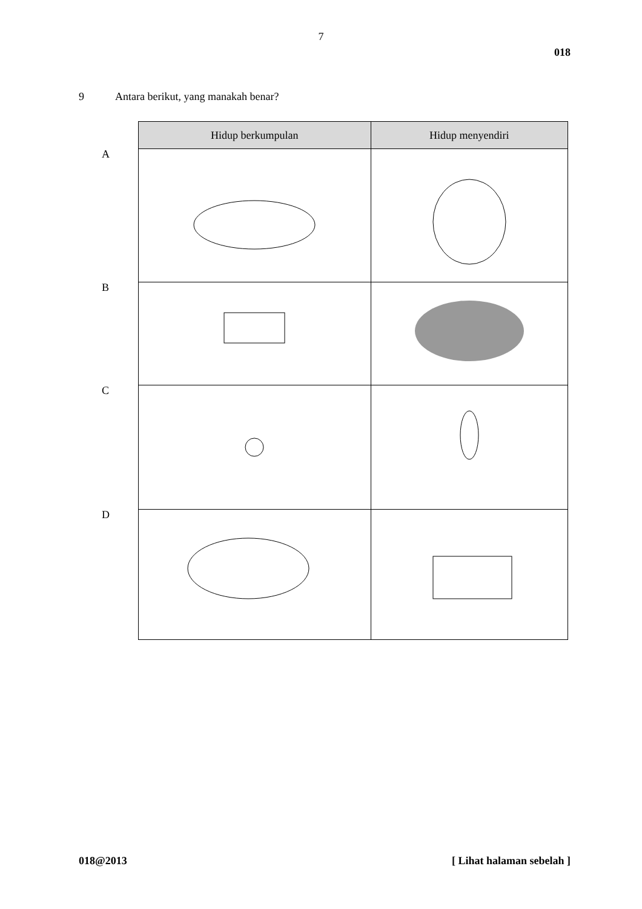7
018
9 Antara berikut, yang manakah benar?
A
B
C
D
| Hidup berkumpulan | Hidup menyendiri |
| --- | --- |
018@2013 [ Lihat halaman sebelah ]